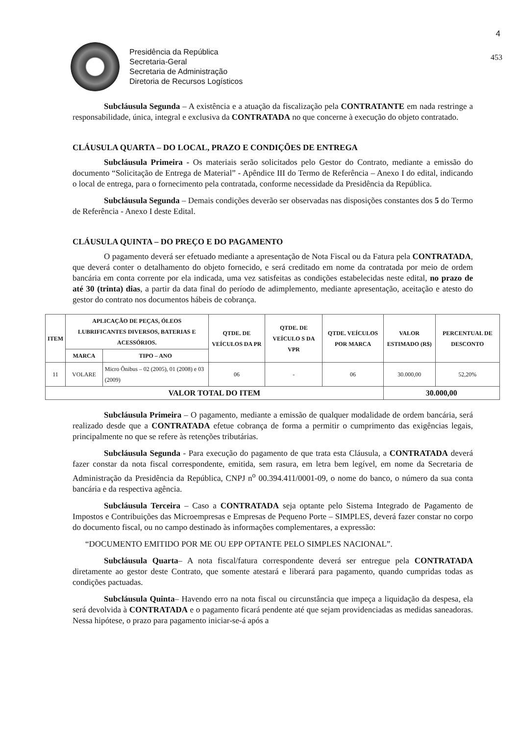4
Presidência da República
Secretaria-Geral
Secretaria de Administração
Diretoria de Recursos Logísticos
453
Subcláusula Segunda – A existência e a atuação da fiscalização pela CONTRATANTE em nada restringe a responsabilidade, única, integral e exclusiva da CONTRATADA no que concerne à execução do objeto contratado.
CLÁUSULA QUARTA – DO LOCAL, PRAZO E CONDIÇÕES DE ENTREGA
Subcláusula Primeira - Os materiais serão solicitados pelo Gestor do Contrato, mediante a emissão do documento “Solicitação de Entrega de Material” - Apêndice III do Termo de Referência – Anexo I do edital, indicando o local de entrega, para o fornecimento pela contratada, conforme necessidade da Presidência da República.
Subcláusula Segunda – Demais condições deverão ser observadas nas disposições constantes dos 5 do Termo de Referência - Anexo I deste Edital.
CLÁUSULA QUINTA – DO PREÇO E DO PAGAMENTO
O pagamento deverá ser efetuado mediante a apresentação de Nota Fiscal ou da Fatura pela CONTRATADA, que deverá conter o detalhamento do objeto fornecido, e será creditado em nome da contratada por meio de ordem bancária em conta corrente por ela indicada, uma vez satisfeitas as condições estabelecidas neste edital, no prazo de até 30 (trinta) dias, a partir da data final do período de adimplemento, mediante apresentação, aceitação e atesto do gestor do contrato nos documentos hábeis de cobrança.
| ITEM | APLICAÇÃO DE PEÇAS, ÓLEOS LUBRIFICANTES DIVERSOS, BATERIAS E ACESSÓRIOS. | | QTDE. DE VEÍCULOS DA PR | QTDE. DE VEÍCULO S DA VPR | QTDE. VEÍCULOS POR MARCA | VALOR ESTIMADO (R$) | PERCENTUAL DE DESCONTO |
| --- | --- | --- | --- | --- | --- | --- | --- |
| | MARCA | TIPO – ANO | | | | | |
| 11 | VOLARE | Micro Ônibus – 02 (2005), 01 (2008) e 03 (2009) | 06 | - | 06 | 30.000,00 | 52,20% |
| VALOR TOTAL DO ITEM | | | | | | 30.000,00 | |
Subcláusula Primeira – O pagamento, mediante a emissão de qualquer modalidade de ordem bancária, será realizado desde que a CONTRATADA efetue cobrança de forma a permitir o cumprimento das exigências legais, principalmente no que se refere às retenções tributárias.
Subcláusula Segunda - Para execução do pagamento de que trata esta Cláusula, a CONTRATADA deverá fazer constar da nota fiscal correspondente, emitida, sem rasura, em letra bem legível, em nome da Secretaria de Administração da Presidência da República, CNPJ n<sup>o</sup> 00.394.411/0001-09, o nome do banco, o número da sua conta bancária e da respectiva agência.
Subcláusula Terceira – Caso a CONTRATADA seja optante pelo Sistema Integrado de Pagamento de Impostos e Contribuições das Microempresas e Empresas de Pequeno Porte – SIMPLES, deverá fazer constar no corpo do documento fiscal, ou no campo destinado às informações complementares, a expressão:
“DOCUMENTO EMITIDO POR ME OU EPP OPTANTE PELO SIMPLES NACIONAL”.
Subcláusula Quarta– A nota fiscal/fatura correspondente deverá ser entregue pela CONTRATADA diretamente ao gestor deste Contrato, que somente atestará e liberará para pagamento, quando cumpridas todas as condições pactuadas.
Subcláusula Quinta– Havendo erro na nota fiscal ou circunstância que impeça a liquidação da despesa, ela será devolvida à CONTRATADA e o pagamento ficará pendente até que sejam providenciadas as medidas saneadoras. Nessa hipótese, o prazo para pagamento iniciar-se-á após a